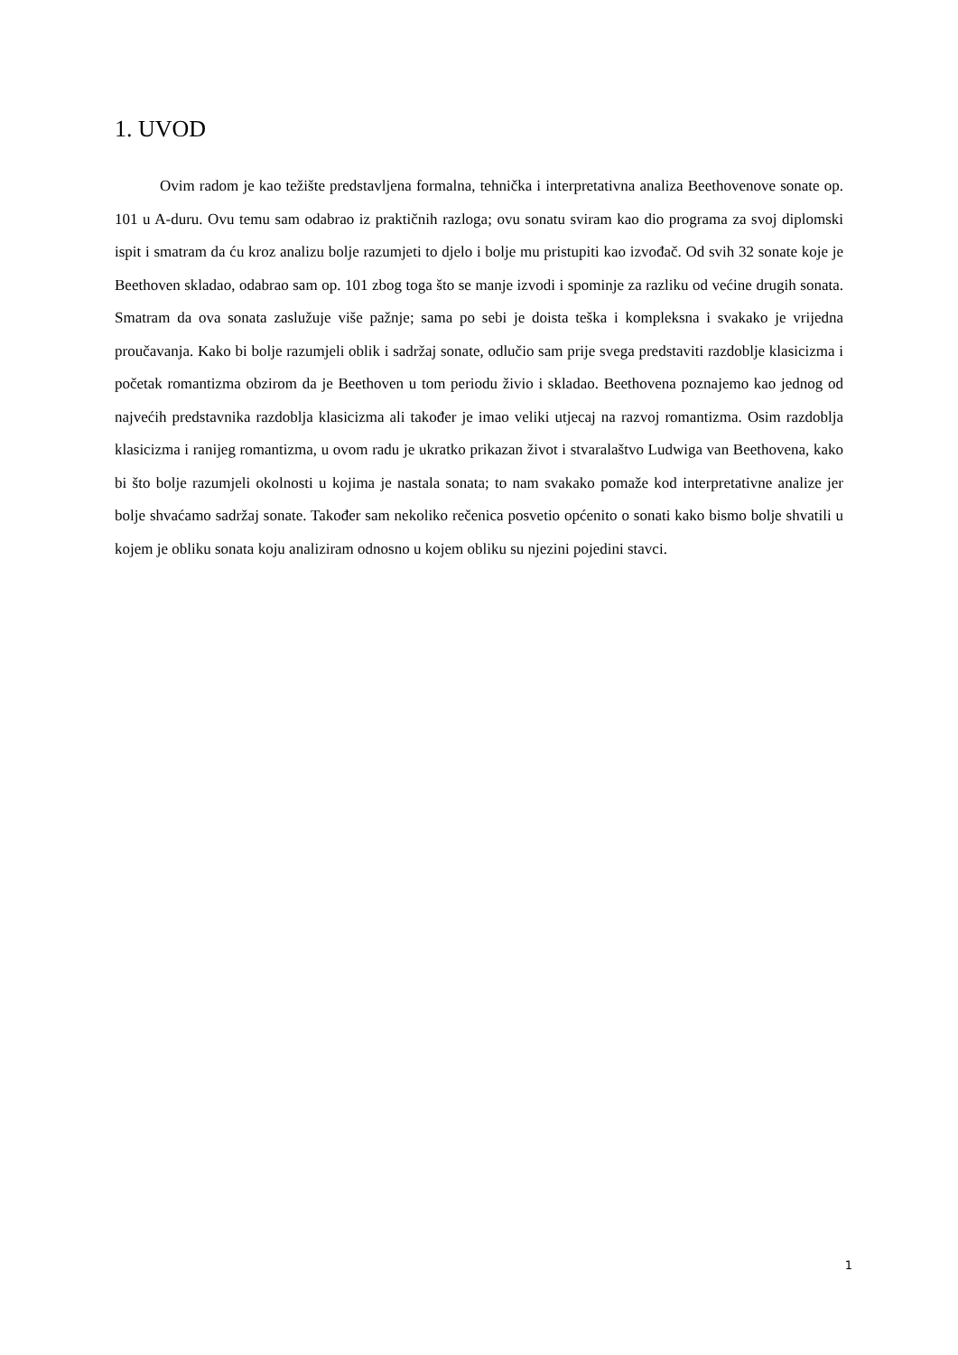1. UVOD
Ovim radom je kao težište predstavljena formalna, tehnička i interpretativna analiza Beethovenove sonate op. 101 u A-duru. Ovu temu sam odabrao iz praktičnih razloga; ovu sonatu sviram kao dio programa za svoj diplomski ispit i smatram da ću kroz analizu bolje razumjeti to djelo i bolje mu pristupiti kao izvođač. Od svih 32 sonate koje je Beethoven skladao, odabrao sam op. 101 zbog toga što se manje izvodi i spominje za razliku od većine drugih sonata. Smatram da ova sonata zaslužuje više pažnje; sama po sebi je doista teška i kompleksna i svakako je vrijedna proučavanja. Kako bi bolje razumjeli oblik i sadržaj sonate, odlučio sam prije svega predstaviti razdoblje klasicizma i početak romantizma obzirom da je Beethoven u tom periodu živio i skladao. Beethovena poznajemo kao jednog od najvećih predstavnika razdoblja klasicizma ali također je imao veliki utjecaj na razvoj romantizma. Osim razdoblja klasicizma i ranijeg romantizma, u ovom radu je ukratko prikazan život i stvaralaštvo Ludwiga van Beethovena, kako bi što bolje razumjeli okolnosti u kojima je nastala sonata; to nam svakako pomaže kod interpretativne analize jer bolje shvaćamo sadržaj sonate. Također sam nekoliko rečenica posvetio općenito o sonati kako bismo bolje shvatili u kojem je obliku sonata koju analiziram odnosno u kojem obliku su njezini pojedini stavci.
1